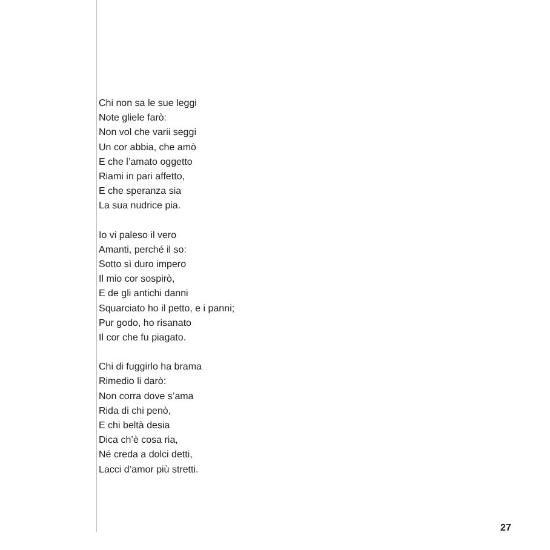Chi non sa le sue leggi
Note gliele farò:
Non vol che varii seggi
Un cor abbia, che amò
E che l’amato oggetto
Riami in pari affetto,
E che speranza sia
La sua nudrice pia.
Io vi paleso il vero
Amanti, perché il so:
Sotto sì duro impero
Il mio cor sospirò,
E de gli antichi danni
Squarciato ho il petto, e i panni;
Pur godo, ho risanato
Il cor che fu piagato.
Chi di fuggirlo ha brama
Rimedio li darò:
Non corra dove s’ama
Rida di chi penò,
E chi beltà desia
Dica ch’è cosa ria,
Né creda a dolci detti,
Lacci d’amor più stretti.
27